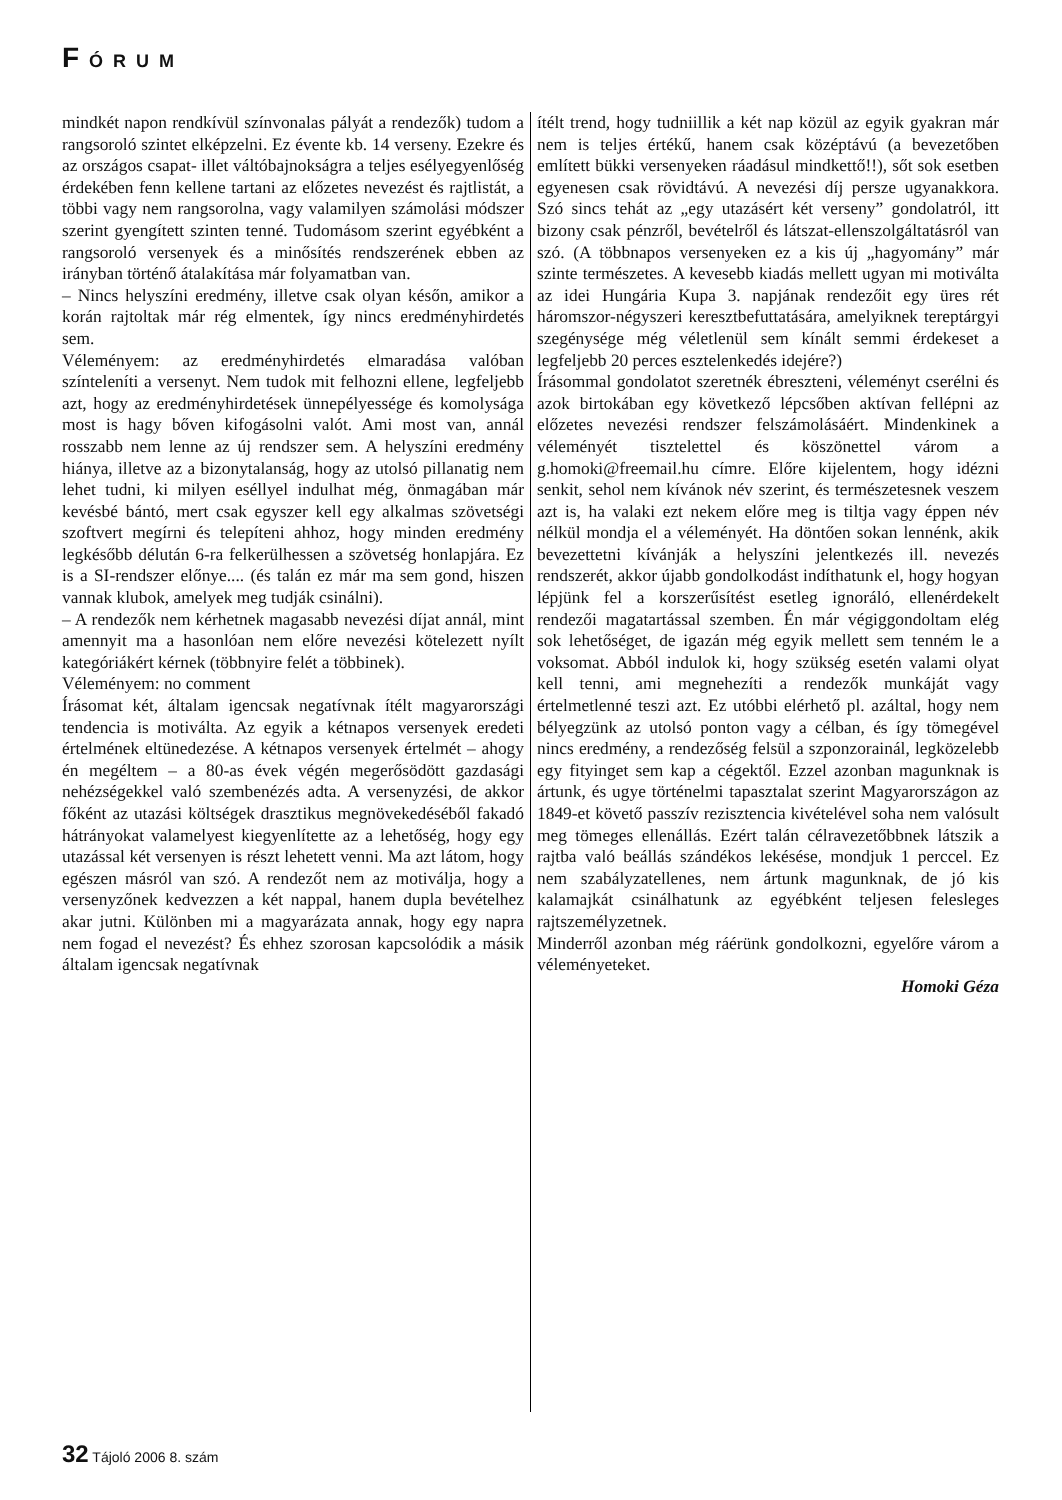FÓRUM
mindkét napon rendkívül színvonalas pályát a rendezők) tudom a rangsoroló szintet elképzelni. Ez évente kb. 14 verseny. Ezekre és az országos csapat- illet váltóbajnokságra a teljes esélyegyenlőség érdekében fenn kellene tartani az előzetes nevezést és rajtlistát, a többi vagy nem rangsorolna, vagy valamilyen számolási módszer szerint gyengített szinten tenné. Tudomásom szerint egyébként a rangsoroló versenyek és a minősítés rendszerének ebben az irányban történő átalakítása már folyamatban van.
– Nincs helyszíni eredmény, illetve csak olyan későn, amikor a korán rajtoltak már rég elmentek, így nincs eredményhirdetés sem.
Véleményem: az eredményhirdetés elmaradása valóban színteleníti a versenyt. Nem tudok mit felhozni ellene, legfeljebb azt, hogy az eredményhirdetések ünnepélyessége és komolysága most is hagy bőven kifogásolni valót. Ami most van, annál rosszabb nem lenne az új rendszer sem. A helyszíni eredmény hiánya, illetve az a bizonytalanság, hogy az utolsó pillanatig nem lehet tudni, ki milyen eséllyel indulhat még, önmagában már kevésbé bántó, mert csak egyszer kell egy alkalmas szövetségi szoftvert megírni és telepíteni ahhoz, hogy minden eredmény legkésőbb délután 6-ra felkerülhessen a szövetség honlapjára. Ez is a SI-rendszer előnye.... (és talán ez már ma sem gond, hiszen vannak klubok, amelyek meg tudják csinálni).
– A rendezők nem kérhetnek magasabb nevezési díjat annál, mint amennyit ma a hasonlóan nem előre nevezési kötelezett nyílt kategóriákért kérnek (többnyire felét a többinek).
Véleményem: no comment
Írásomat két, általam igencsak negatívnak ítélt magyarországi tendencia is motiválta. Az egyik a kétnapos versenyek eredeti értelmének eltünedezése. A kétnapos versenyek értelmét – ahogy én megéltem – a 80-as évek végén megerősödött gazdasági nehézségekkel való szembenézés adta. A versenyzési, de akkor főként az utazási költségek drasztikus megnövekedéséből fakadó hátrányokat valamelyest kiegyenlítette az a lehetőség, hogy egy utazással két versenyen is részt lehetett venni. Ma azt látom, hogy egészen másról van szó. A rendezőt nem az motiválja, hogy a versenyzőnek kedvezzen a két nappal, hanem dupla bevételhez akar jutni. Különben mi a magyarázata annak, hogy egy napra nem fogad el nevezést? És ehhez szorosan kapcsolódik a másik általam igencsak negatívnak
ítélt trend, hogy tudniillik a két nap közül az egyik gyakran már nem is teljes értékű, hanem csak középtávú (a bevezetőben említett bükki versenyeken ráadásul mindkettő!!), sőt sok esetben egyenesen csak rövidtávú. A nevezési díj persze ugyanakkora. Szó sincs tehát az „egy utazásért két verseny” gondolatról, itt bizony csak pénzről, bevételről és látszat-ellenszolgáltatásról van szó. (A többnapos versenyeken ez a kis új „hagyomány” már szinte természetes. A kevesebb kiadás mellett ugyan mi motiválta az idei Hungária Kupa 3. napjának rendezőit egy üres rét háromszor-négyszeri keresztbefuttatására, amelyiknek tereptárgyi szegénysége még véletlenül sem kínált semmi érdekeset a legfeljebb 20 perces esztelenkedés idejére?)
Írásommal gondolatot szeretnék ébreszteni, véleményt cserélni és azok birtokában egy következő lépcsőben aktívan fellépni az előzetes nevezési rendszer felszámolásáért. Mindenkinek a véleményét tisztelettel és köszönettel várom a g.homoki@freemail.hu címre. Előre kijelentem, hogy idézni senkit, sehol nem kívánok név szerint, és természetesnek veszem azt is, ha valaki ezt nekem előre meg is tiltja vagy éppen név nélkül mondja el a véleményét. Ha döntően sokan lennénk, akik bevezettetni kívánják a helyszíni jelentkezés ill. nevezés rendszerét, akkor újabb gondolkodást indíthatunk el, hogy hogyan lépjünk fel a korszerűsítést esetleg ignoráló, ellenérdekelt rendezői magatartással szemben. Én már végiggondoltam elég sok lehetőséget, de igazán még egyik mellett sem tenném le a voksomat. Abból indulok ki, hogy szükség esetén valami olyat kell tenni, ami megnehezíti a rendezők munkáját vagy értelmetlenné teszi azt. Ez utóbbi elérhető pl. azáltal, hogy nem bélyegzünk az utolsó ponton vagy a célban, és így tömegével nincs eredmény, a rendezőség felsül a szponzorainál, legközelebb egy fityinget sem kap a cégektől. Ezzel azonban magunknak is ártunk, és ugye történelmi tapasztalat szerint Magyarországon az 1849-et követő passzív rezisztencia kivételével soha nem valósult meg tömeges ellenállás. Ezért talán célravezetőbbnek látszik a rajtba való beállás szándékos lekésése, mondjuk 1 perccel. Ez nem szabályzatellenes, nem ártunk magunknak, de jó kis kalamajkát csinálhatunk az egyébként teljesen felesleges rajtszemélyzetnek.
Minderről azonban még ráérünk gondolkozni, egyelőre várom a véleményeteket.
Homoki Géza
32 Tájoló 2006 8. szám